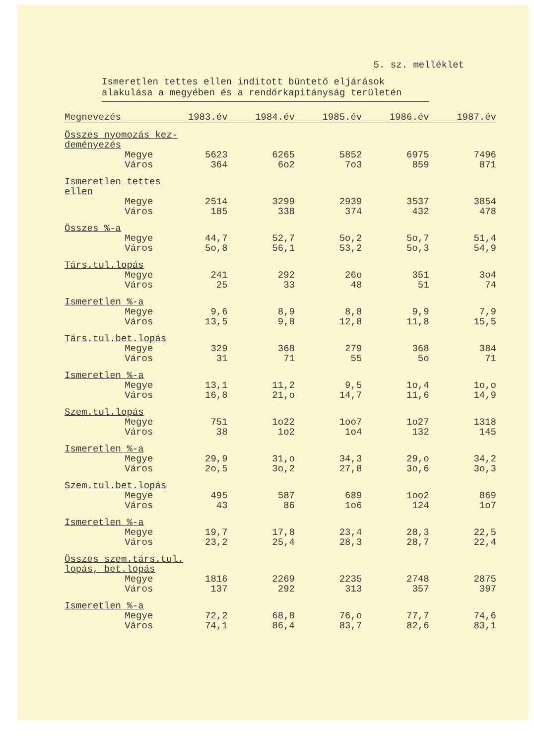5. sz. melléklet
Ismeretlen tettes ellen inditott büntető eljárások alakulása a megyében és a rendőrkapitányság területén
| Megnevezés | 1983.év | 1984.év | 1985.év | 1986.év | 1987.év |
| --- | --- | --- | --- | --- | --- |
| Összes nyomozás kez- deményezés | | | | | |
| Megye | 5623 | 6265 | 5852 | 6975 | 7496 |
| Város | 364 | 6o2 | 7o3 | 859 | 871 |
| Ismeretlen tettes ellen | | | | | |
| Megye | 2514 | 3299 | 2939 | 3537 | 3854 |
| Város | 185 | 338 | 374 | 432 | 478 |
| Összes %-a | | | | | |
| Megye | 44,7 | 52,7 | 5o,2 | 5o,7 | 51,4 |
| Város | 5o,8 | 56,1 | 53,2 | 5o,3 | 54,9 |
| Társ.tul.lopás | | | | | |
| Megye | 241 | 292 | 26o | 351 | 3o4 |
| Város | 25 | 33 | 48 | 51 | 74 |
| Ismeretlen %-a | | | | | |
| Megye | 9,6 | 8,9 | 8,8 | 9,9 | 7,9 |
| Város | 13,5 | 9,8 | 12,8 | 11,8 | 15,5 |
| Társ.tul.bet.lopás | | | | | |
| Megye | 329 | 368 | 279 | 368 | 384 |
| Város | 31 | 71 | 55 | 5o | 71 |
| Ismeretlen %-a | | | | | |
| Megye | 13,1 | 11,2 | 9,5 | 1o,4 | 1o,o |
| Város | 16,8 | 21,o | 14,7 | 11,6 | 14,9 |
| Szem.tul.lopás | | | | | |
| Megye | 751 | 1o22 | 1oo7 | 1o27 | 1318 |
| Város | 38 | 1o2 | 1o4 | 132 | 145 |
| Ismeretlen %-a | | | | | |
| Megye | 29,9 | 31,o | 34,3 | 29,o | 34,2 |
| Város | 2o,5 | 3o,2 | 27,8 | 3o,6 | 3o,3 |
| Szem.tul.bet.lopás | | | | | |
| Megye | 495 | 587 | 689 | 1oo2 | 869 |
| Város | 43 | 86 | 1o6 | 124 | 1o7 |
| Ismeretlen %-a | | | | | |
| Megye | 19,7 | 17,8 | 23,4 | 28,3 | 22,5 |
| Város | 23,2 | 25,4 | 28,3 | 28,7 | 22,4 |
| Összes szem.társ.tul. lopás, bet.lopás | | | | | |
| Megye | 1816 | 2269 | 2235 | 2748 | 2875 |
| Város | 137 | 292 | 313 | 357 | 397 |
| Ismeretlen %-a | | | | | |
| Megye | 72,2 | 68,8 | 76,o | 77,7 | 74,6 |
| Város | 74,1 | 86,4 | 83,7 | 82,6 | 83,1 |